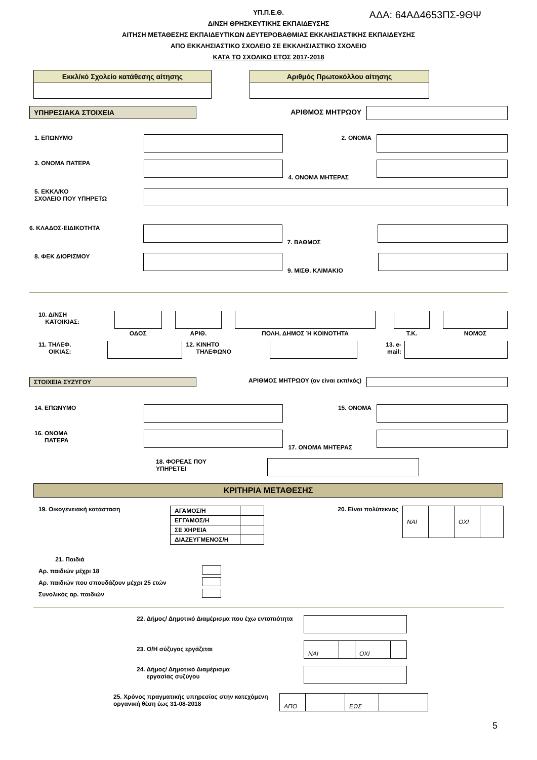ΑΔΑ: 64ΑΔ4653ΠΣ-9ΘΨ
ΥΠ.Π.Ε.Θ.
Δ/ΝΣΗ ΘΡΗΣΚΕΥΤΙΚΗΣ ΕΚΠΑΙΔΕΥΣΗΣ
ΑΙΤΗΣΗ ΜΕΤΑΘΕΣΗΣ ΕΚΠΑΙΔΕΥΤΙΚΩΝ ΔΕΥΤΕΡΟΒΑΘΜΙΑΣ ΕΚΚΛΗΣΙΑΣΤΙΚΗΣ ΕΚΠΑΙΔΕΥΣΗΣ
ΑΠΟ ΕΚΚΛΗΣΙΑΣΤΙΚΟ ΣΧΟΛΕΙΟ ΣΕ ΕΚΚΛΗΣΙΑΣΤΙΚΟ ΣΧΟΛΕΙΟ
ΚΑΤΑ ΤΟ ΣΧΟΛΙΚΟ ΕΤΟΣ 2017-2018
| Εκκλ/κό Σχολείο κατάθεσης αίτησης |
| Αριθμός Πρωτοκόλλου αίτησης |
ΥΠΗΡΕΣΙΑΚΑ ΣΤΟΙΧΕΙΑ ΑΡΙΘΜΟΣ ΜΗΤΡΩΟΥ
1. ΕΠΩΝΥΜΟ 2. ΟΝΟΜΑ
3. ΟΝΟΜΑ ΠΑΤΕΡΑ
4. ΟΝΟΜΑ ΜΗΤΕΡΑΣ
5. ΕΚΚΛ/ΚΟ
ΣΧΟΛΕΙΟ ΠΟΥ ΥΠΗΡΕΤΩ
6. ΚΛΑΔΟΣ-ΕΙΔΙΚΟΤΗΤΑ
7. ΒΑΘΜΟΣ
8. ΦΕΚ ΔΙΟΡΙΣΜΟΥ
9. ΜΙΣΘ. ΚΛΙΜΑΚΙΟ
10. Δ/ΝΣΗ
ΚΑΤΟΙΚΙΑΣ:
| ΟΔΟΣ | | ΑΡΙΘ. | | ΠΟΛΗ, ΔΗΜΟΣ Ή ΚΟΙΝΟΤΗΤΑ | | Τ.Κ. | | ΝΟΜΟΣ |
11. ΤΗΛΕΦ.
ΟΙΚΙΑΣ:
12. ΚΙΝΗΤΟ
ΤΗΛΕΦΩΝΟ
13. e-
mail:
ΣΤΟΙΧΕΙΑ ΣΥΖΥΓΟΥ ΑΡΙΘΜΟΣ ΜΗΤΡΩΟΥ (αν είναι εκπ/κός)
14. ΕΠΩΝΥΜΟ 15. ΟΝΟΜΑ
16. ΟΝΟΜΑ
ΠΑΤΕΡΑ
17. ΟΝΟΜΑ ΜΗΤΕΡΑΣ
18. ΦΟΡΕΑΣ ΠΟΥ
ΥΠΗΡΕΤΕΙ
ΚΡΙΤΗΡΙΑ ΜΕΤΑΘΕΣΗΣ
19. Οικογενειακή κατάσταση
| ΑΓΑΜΟΣ/Η | |
| ΕΓΓΑΜΟΣ/Η | |
| ΣΕ ΧΗΡΕΙΑ | |
| ΔΙΑΖΕΥΓΜΕΝΟΣ/Η | |
20. Είναι πολύτεκνος
| ΝΑΙ | | ΟΧΙ | |
21. Παιδιά
Αρ. παιδιών μέχρι 18
Αρ. παιδιών που σπουδάζουν μέχρι 25 ετών
Συνολικός αρ. παιδιών
22. Δήμος/ Δημοτικό Διαμέρισμα που έχω εντοπιότητα
23. Ο/Η σύζυγος εργάζεται
| ΝΑΙ | | ΟΧΙ | |
24. Δήμος/ Δημοτικό Διαμέρισμα
εργασίας συζύγου
25. Χρόνος πραγματικής υπηρεσίας στην κατεχόμενη οργανική θέση έως 31-08-2018
| ΑΠΟ | | ΕΩΣ | |
5